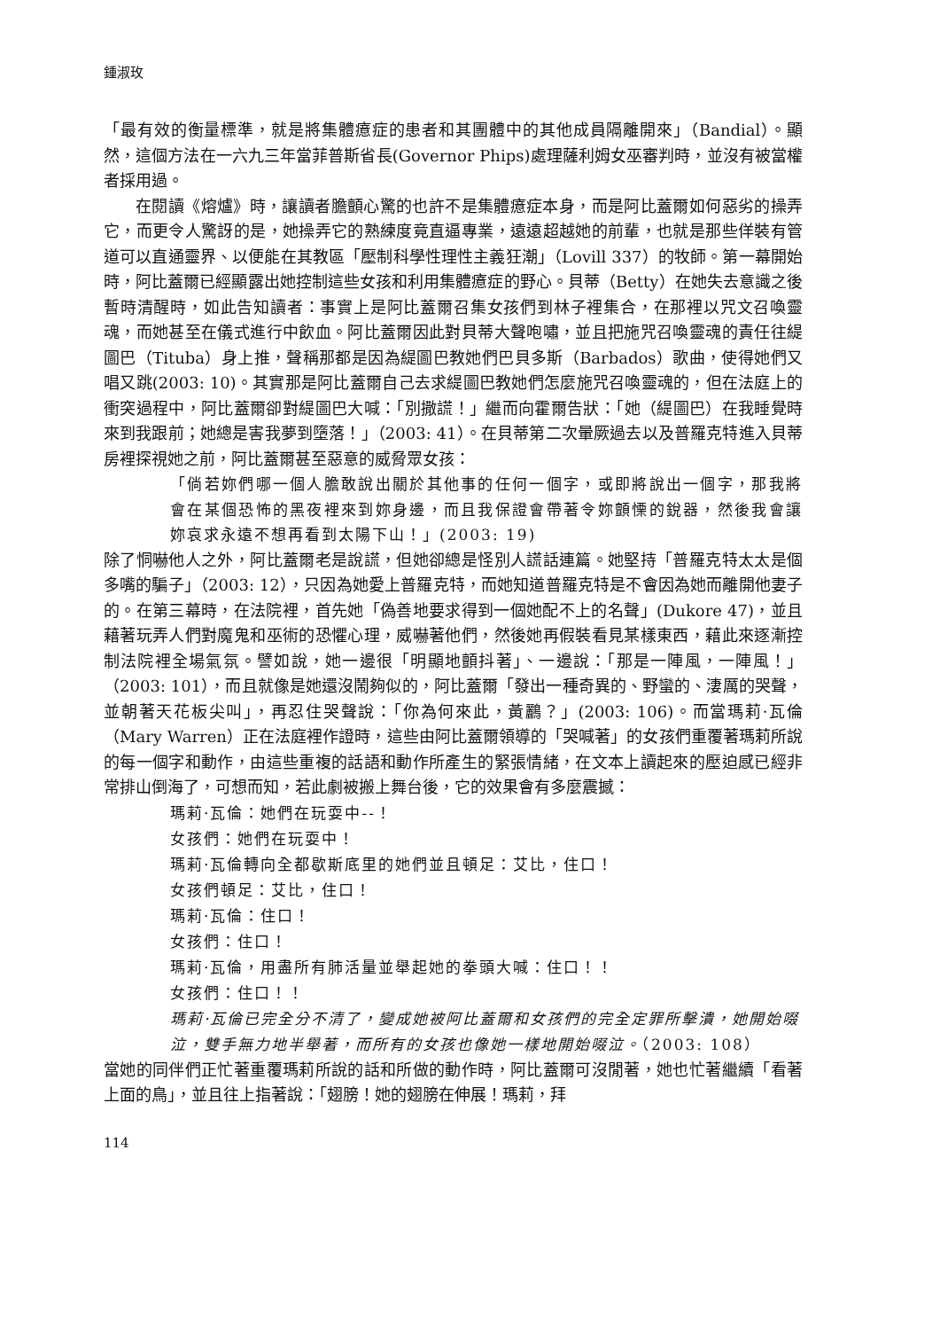鍾淑玫
「最有效的衡量標準，就是將集體癔症的患者和其團體中的其他成員隔離開來」（Bandial）。顯然，這個方法在一六九三年當菲普斯省長(Governor Phips)處理薩利姆女巫審判時，並沒有被當權者採用過。
在閱讀《熔爐》時，讓讀者膽顫心驚的也許不是集體癔症本身，而是阿比蓋爾如何惡劣的操弄它，而更令人驚訝的是，她操弄它的熟練度竟直逼專業，遠遠超越她的前輩，也就是那些佯裝有管道可以直通靈界、以便能在其教區「壓制科學性理性主義狂潮」（Lovill 337）的牧師。第一幕開始時，阿比蓋爾已經顯露出她控制這些女孩和利用集體癔症的野心。貝蒂（Betty）在她失去意識之後暫時清醒時，如此告知讀者：事實上是阿比蓋爾召集女孩們到林子裡集合，在那裡以咒文召喚靈魂，而她甚至在儀式進行中飲血。阿比蓋爾因此對貝蒂大聲咆嘯，並且把施咒召喚靈魂的責任往緹圖巴（Tituba）身上推，聲稱那都是因為緹圖巴教她們巴貝多斯（Barbados）歌曲，使得她們又唱又跳(2003: 10)。其實那是阿比蓋爾自己去求緹圖巴教她們怎麼施咒召喚靈魂的，但在法庭上的衝突過程中，阿比蓋爾卻對緹圖巴大喊：「別撒謊！」繼而向霍爾告狀：「她（緹圖巴）在我睡覺時來到我跟前；她總是害我夢到墮落！」（2003: 41）。在貝蒂第二次暈厥過去以及普羅克特進入貝蒂房裡探視她之前，阿比蓋爾甚至惡意的威脅眾女孩：
「倘若妳們哪一個人膽敢說出關於其他事的任何一個字，或即將說出一個字，那我將會在某個恐怖的黑夜裡來到妳身邊，而且我保證會帶著令妳顫慄的銳器，然後我會讓妳哀求永遠不想再看到太陽下山！」(2003: 19)
除了恫嚇他人之外，阿比蓋爾老是說謊，但她卻總是怪別人謊話連篇。她堅持「普羅克特太太是個多嘴的騙子」（2003: 12），只因為她愛上普羅克特，而她知道普羅克特是不會因為她而離開他妻子的。在第三幕時，在法院裡，首先她「偽善地要求得到一個她配不上的名聲」(Dukore 47)，並且藉著玩弄人們對魔鬼和巫術的恐懼心理，威嚇著他們，然後她再假裝看見某樣東西，藉此來逐漸控制法院裡全場氣氛。譬如說，她一邊很「明顯地顫抖著」、一邊說：「那是一陣風，一陣風！」（2003: 101），而且就像是她還沒鬧夠似的，阿比蓋爾「發出一種奇異的、野蠻的、淒厲的哭聲，並朝著天花板尖叫」，再忍住哭聲說：「你為何來此，黃鸝？」(2003: 106)。而當瑪莉·瓦倫（Mary Warren）正在法庭裡作證時，這些由阿比蓋爾領導的「哭喊著」的女孩們重覆著瑪莉所說的每一個字和動作，由這些重複的話語和動作所產生的緊張情緒，在文本上讀起來的壓迫感已經非常排山倒海了，可想而知，若此劇被搬上舞台後，它的效果會有多麼震撼：
瑪莉·瓦倫：她們在玩耍中--！
女孩們：她們在玩耍中！
瑪莉·瓦倫轉向全都歇斯底里的她們並且頓足：艾比，住口！
女孩們頓足：艾比，住口！
瑪莉·瓦倫：住口！
女孩們：住口！
瑪莉·瓦倫，用盡所有肺活量並舉起她的拳頭大喊：住口！！
女孩們：住口！！
瑪莉·瓦倫已完全分不清了，變成她被阿比蓋爾和女孩們的完全定罪所擊潰，她開始啜泣，雙手無力地半舉著，而所有的女孩也像她一樣地開始啜泣。（2003: 108）
當她的同伴們正忙著重覆瑪莉所說的話和所做的動作時，阿比蓋爾可沒閒著，她也忙著繼續「看著上面的鳥」，並且往上指著說：「翅膀！她的翅膀在伸展！瑪莉，拜
114